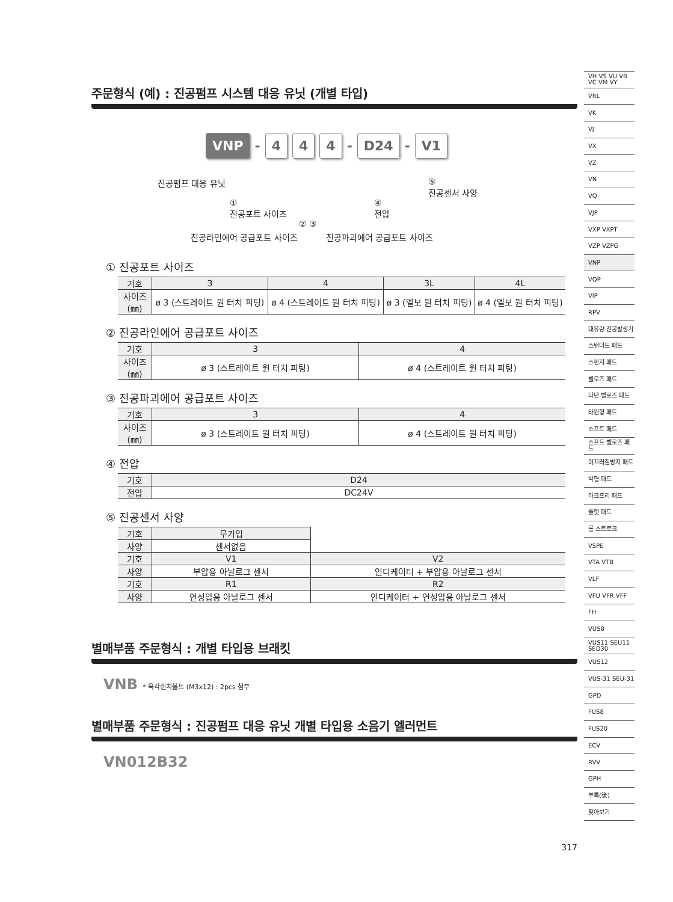주문형식 (예) : 진공펌프 시스템 대응 유닛 (개별 타입)
VNP - 4 4 4 - D24 - V1
진공펌프 대응 유닛
⑤
진공센서 사양
①
진공포트 사이즈
④
전압
② ③
진공라인에어 공급포트 사이즈 진공파괴에어 공급포트 사이즈
① 진공포트 사이즈
| 기호 | 3 | 4 | 3L | 4L |
| 사이즈(㎜) | ø 3 (스트레이트 원 터치 피팅) | ø 4 (스트레이트 원 터치 피팅) | ø 3 (엘보 원 터치 피팅) | ø 4 (엘보 원 터치 피팅) |
② 진공라인에어 공급포트 사이즈
| 기호 | 3 | 4 |
| 사이즈(㎜) | ø 3 (스트레이트 원 터치 피팅) | ø 4 (스트레이트 원 터치 피팅) |
③ 진공파괴에어 공급포트 사이즈
| 기호 | 3 | 4 |
| 사이즈(㎜) | ø 3 (스트레이트 원 터치 피팅) | ø 4 (스트레이트 원 터치 피팅) |
④ 전압
| 기호 | D24 |
| 전압 | DC24V |
⑤ 진공센서 사양
| 기호 | 무기입 | |
| 사양 | 센서없음 | |
| 기호 | V1 | V2 |
| 사양 | 부압용 아날로그 센서 | 인디케이터 + 부압용 아날로그 센서 |
| 기호 | R1 | R2 |
| 사양 | 연성압용 아날로그 센서 | 인디케이터 + 연성압용 아날로그 센서 |
별매부품 주문형식 : 개별 타입용 브래킷
VNB * 육각렌치볼트 (M3x12) : 2pcs 첨부
별매부품 주문형식 : 진공펌프 대응 유닛 개별 타입용 소음기 엘러먼트
VN012B32
317
VH VS VU VB VC VM VY
VRL
VK
VJ
VX
VZ
VN
VQ
VJP
VXP VXPT
VZP VZPG
VNP
VQP
VIP
RPV
대유량 진공발생기
스탠더드 패드
스펀지 패드
벨로즈 패드
다단 벨로즈 패드
타원형 패드
소프트 패드
소프트 벨로즈 패드
미끄러짐방지 패드
박형 패드
마크프리 패드
플랫 패드
롱 스트로크
VSPE
VTA VTB
VLF
VFU VFR VFF
FH
VUS8
VUS11 SEU11 SED30
VUS12
VUS-31 SEU-31
GPD
FUS8
FUS20
ECV
RVV
GPH
부록(後)
찾아보기